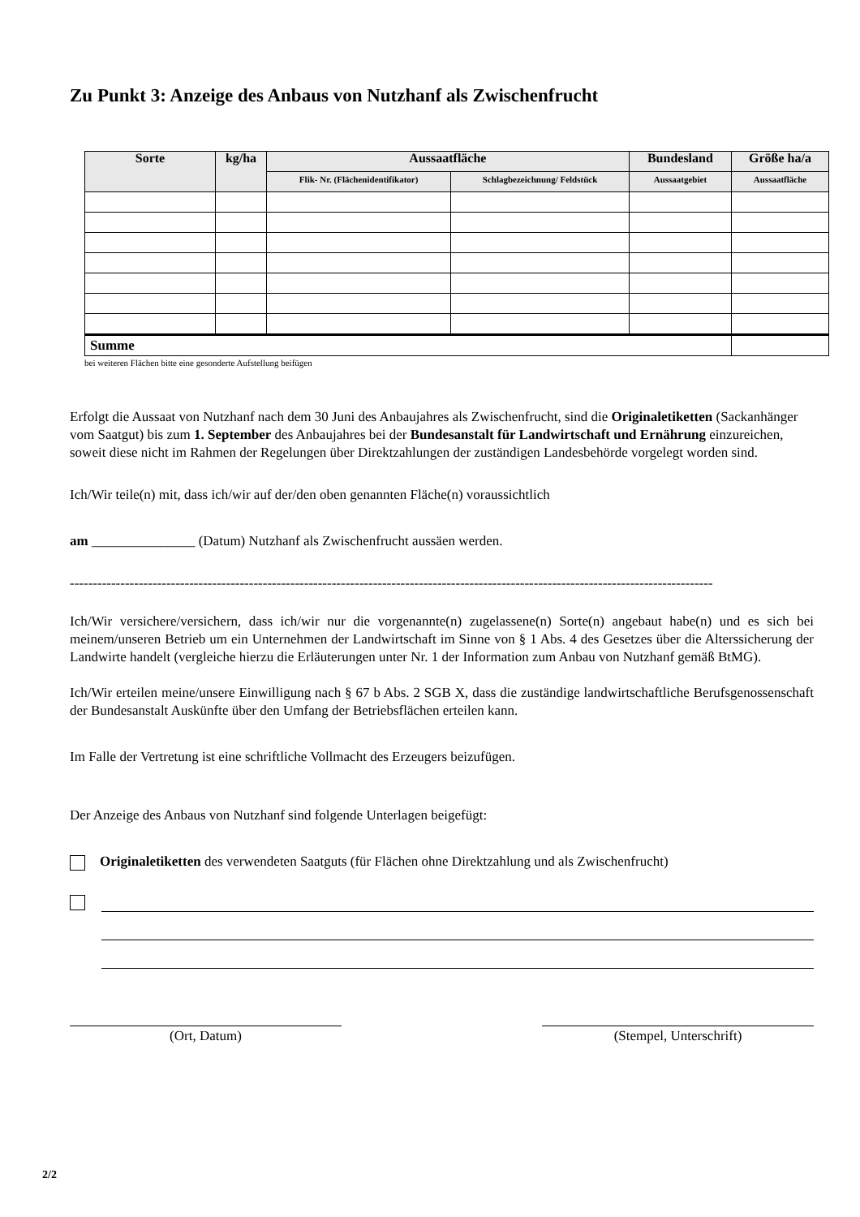Zu Punkt 3: Anzeige des Anbaus von Nutzhanf als Zwischenfrucht
| Sorte | kg/ha | Aussaatfläche | | Bundesland | Größe ha/a |
| --- | --- | --- | --- | --- | --- |
| | | Flik- Nr. (Flächenidentifikator) | Schlagbezeichnung/ Feldstück | Aussaatgebiet | Aussaatfläche |
| Summe | | | | | |
bei weiteren Flächen bitte eine gesonderte Aufstellung beifügen
Erfolgt die Aussaat von Nutzhanf nach dem 30 Juni des Anbaujahres als Zwischenfrucht, sind die Originaletiketten (Sackanhänger vom Saatgut) bis zum 1. September des Anbaujahres bei der Bundesanstalt für Landwirtschaft und Ernährung einzureichen, soweit diese nicht im Rahmen der Regelungen über Direktzahlungen der zuständigen Landesbehörde vorgelegt worden sind.
Ich/Wir teile(n) mit, dass ich/wir auf der/den oben genannten Fläche(n) voraussichtlich
am _______________ (Datum) Nutzhanf als Zwischenfrucht aussäen werden.
--------------------------------------------------------------------------------------------------------------------------------------------
Ich/Wir versichere/versichern, dass ich/wir nur die vorgenannte(n) zugelassene(n) Sorte(n) angebaut habe(n) und es sich bei meinem/unseren Betrieb um ein Unternehmen der Landwirtschaft im Sinne von § 1 Abs. 4 des Gesetzes über die Alterssicherung der Landwirte handelt (vergleiche hierzu die Erläuterungen unter Nr. 1 der Information zum Anbau von Nutzhanf gemäß BtMG).
Ich/Wir erteilen meine/unsere Einwilligung nach § 67 b Abs. 2 SGB X, dass die zuständige landwirtschaftliche Berufsgenossenschaft der Bundesanstalt Auskünfte über den Umfang der Betriebsflächen erteilen kann.
Im Falle der Vertretung ist eine schriftliche Vollmacht des Erzeugers beizufügen.
Der Anzeige des Anbaus von Nutzhanf sind folgende Unterlagen beigefügt:
Originaletiketten des verwendeten Saatguts (für Flächen ohne Direktzahlung und als Zwischenfrucht)
(Ort, Datum) (Stempel, Unterschrift)
2/2